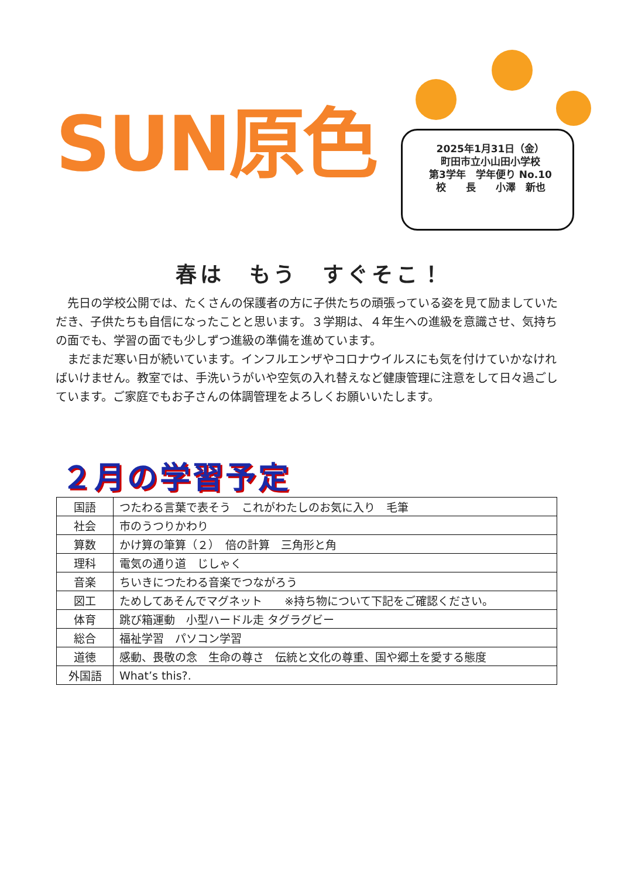SUN原色
2025年1月31日（金）
町田市立小山田小学校
第3学年　学年便り No.10
校　　長　　小澤　新也
春は　もう　すぐそこ！
先日の学校公開では、たくさんの保護者の方に子供たちの頑張っている姿を見て励ましていただき、子供たちも自信になったことと思います。３学期は、４年生への進級を意識させ、気持ちの面でも、学習の面でも少しずつ進級の準備を進めています。
まだまだ寒い日が続いています。インフルエンザやコロナウイルスにも気を付けていかなければいけません。教室では、手洗いうがいや空気の入れ替えなど健康管理に注意をして日々過ごしています。ご家庭でもお子さんの体調管理をよろしくお願いいたします。
２月の学習予定
| 国語 | つたわる言葉で表そう これがわたしのお気に入り 毛筆 |
| 社会 | 市のうつりかわり |
| 算数 | かけ算の筆算（２） 倍の計算 三角形と角 |
| 理科 | 電気の通り道 じしゃく |
| 音楽 | ちいきにつたわる音楽でつながろう |
| 図工 | ためしてあそんでマグネット ※持ち物について下記をご確認ください。 |
| 体育 | 跳び箱運動 小型ハードル走 タグラグビー |
| 総合 | 福祉学習 パソコン学習 |
| 道徳 | 感動、畏敬の念 生命の尊さ 伝統と文化の尊重、国や郷土を愛する態度 |
| 外国語 | What’s this?. |